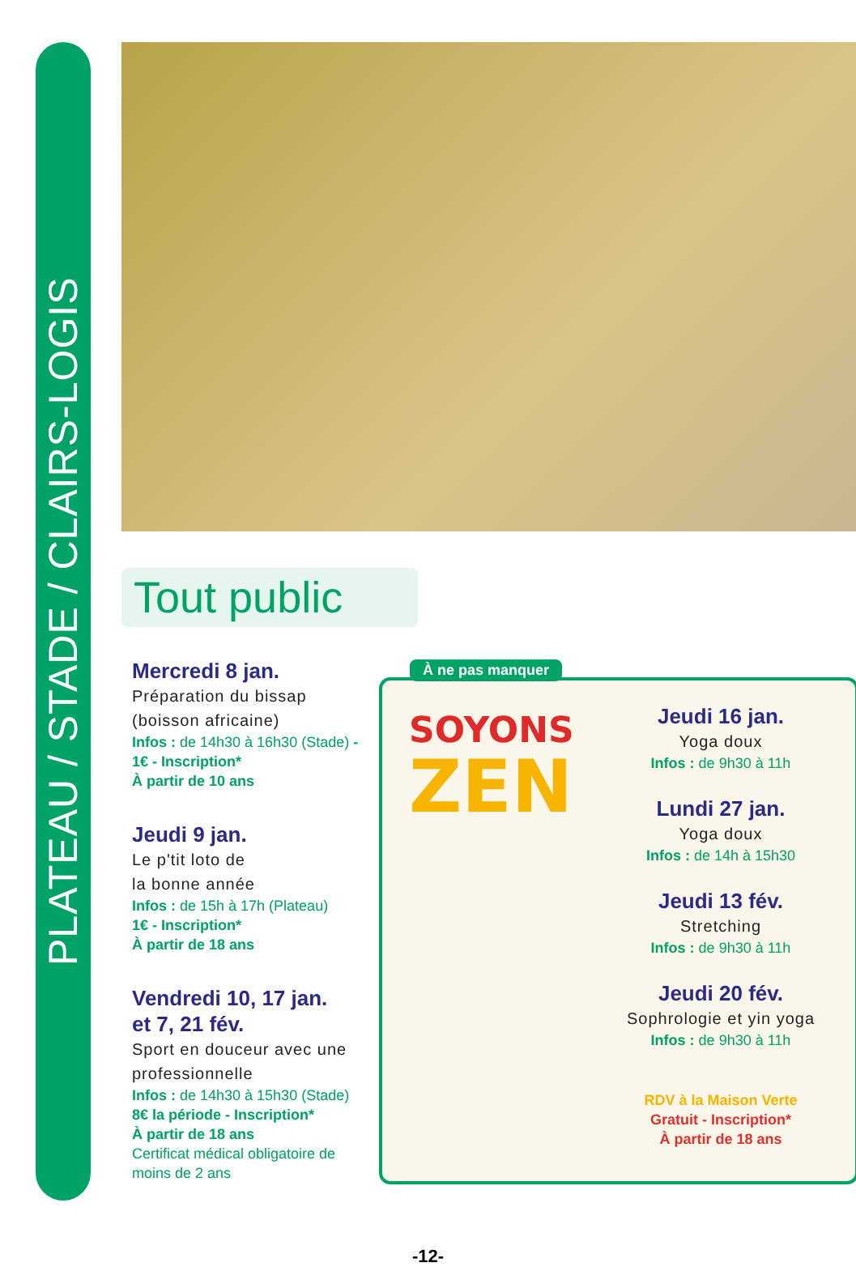PLATEAU / STADE / CLAIRS-LOGIS
Tout public
Mercredi 8 jan.
Préparation du bissap (boisson africaine)
Infos : de 14h30 à 16h30 (Stade) - 1€ - Inscription*
À partir de 10 ans
Jeudi 9 jan.
Le p'tit loto de
la bonne année
Infos : de 15h à 17h (Plateau)
1€ - Inscription*
À partir de 18 ans
Vendredi 10, 17 jan.
et 7, 21 fév.
Sport en douceur avec une professionnelle
Infos : de 14h30 à 15h30 (Stade)
8€ la période - Inscription*
À partir de 18 ans
Certificat médical obligatoire de moins de 2 ans
À ne pas manquer
SOYONS
ZEN
Jeudi 16 jan.
Yoga doux
Infos : de 9h30 à 11h
Lundi 27 jan.
Yoga doux
Infos : de 14h à 15h30
Jeudi 13 fév.
Stretching
Infos : de 9h30 à 11h
Jeudi 20 fév.
Sophrologie et yin yoga
Infos : de 9h30 à 11h
RDV à la Maison Verte
Gratuit - Inscription*
À partir de 18 ans
-12-